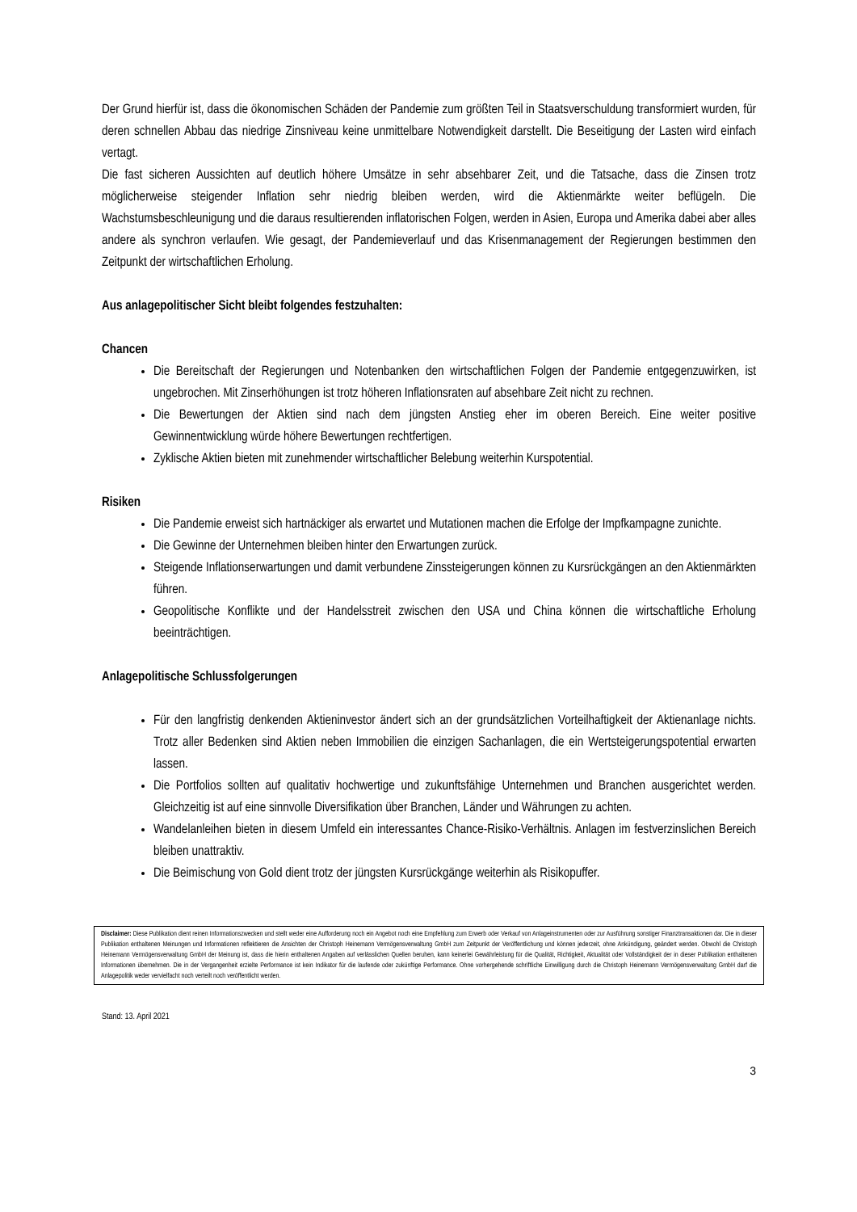Der Grund hierfür ist, dass die ökonomischen Schäden der Pandemie zum größten Teil in Staatsverschuldung transformiert wurden, für deren schnellen Abbau das niedrige Zinsniveau keine unmittelbare Notwendigkeit darstellt. Die Beseitigung der Lasten wird einfach vertagt.
Die fast sicheren Aussichten auf deutlich höhere Umsätze in sehr absehbarer Zeit, und die Tatsache, dass die Zinsen trotz möglicherweise steigender Inflation sehr niedrig bleiben werden, wird die Aktienmärkte weiter beflügeln. Die Wachstumsbeschleunigung und die daraus resultierenden inflatorischen Folgen, werden in Asien, Europa und Amerika dabei aber alles andere als synchron verlaufen. Wie gesagt, der Pandemieverlauf und das Krisenmanagement der Regierungen bestimmen den Zeitpunkt der wirtschaftlichen Erholung.
Aus anlagepolitischer Sicht bleibt folgendes festzuhalten:
Chancen
Die Bereitschaft der Regierungen und Notenbanken den wirtschaftlichen Folgen der Pandemie entgegenzuwirken, ist ungebrochen. Mit Zinserhöhungen ist trotz höheren Inflationsraten auf absehbare Zeit nicht zu rechnen.
Die Bewertungen der Aktien sind nach dem jüngsten Anstieg eher im oberen Bereich. Eine weiter positive Gewinnentwicklung würde höhere Bewertungen rechtfertigen.
Zyklische Aktien bieten mit zunehmender wirtschaftlicher Belebung weiterhin Kurspotential.
Risiken
Die Pandemie erweist sich hartnäckiger als erwartet und Mutationen machen die Erfolge der Impfkampagne zunichte.
Die Gewinne der Unternehmen bleiben hinter den Erwartungen zurück.
Steigende Inflationserwartungen und damit verbundene Zinssteigerungen können zu Kursrückgängen an den Aktienmärkten führen.
Geopolitische Konflikte und der Handelsstreit zwischen den USA und China können die wirtschaftliche Erholung beeinträchtigen.
Anlagepolitische Schlussfolgerungen
Für den langfristig denkenden Aktieninvestor ändert sich an der grundsätzlichen Vorteilhaftigkeit der Aktienanlage nichts. Trotz aller Bedenken sind Aktien neben Immobilien die einzigen Sachanlagen, die ein Wertsteigerungspotential erwarten lassen.
Die Portfolios sollten auf qualitativ hochwertige und zukunftsfähige Unternehmen und Branchen ausgerichtet werden. Gleichzeitig ist auf eine sinnvolle Diversifikation über Branchen, Länder und Währungen zu achten.
Wandelanleihen bieten in diesem Umfeld ein interessantes Chance-Risiko-Verhältnis. Anlagen im festverzinslichen Bereich bleiben unattraktiv.
Die Beimischung von Gold dient trotz der jüngsten Kursrückgänge weiterhin als Risikopuffer.
Disclaimer: Diese Publikation dient reinen Informationszwecken und stellt weder eine Aufforderung noch ein Angebot noch eine Empfehlung zum Erwerb oder Verkauf von Anlageinstrumenten oder zur Ausführung sonstiger Finanztransaktionen dar. Die in dieser Publikation enthaltenen Meinungen und Informationen reflektieren die Ansichten der Christoph Heinemann Vermögensverwaltung GmbH zum Zeitpunkt der Veröffentlichung und können jederzeit, ohne Ankündigung, geändert werden. Obwohl die Christoph Heinemann Vermögensverwaltung GmbH der Meinung ist, dass die hierin enthaltenen Angaben auf verlässlichen Quellen beruhen, kann keinerlei Gewährleistung für die Qualität, Richtigkeit, Aktualität oder Vollständigkeit der in dieser Publikation enthaltenen Informationen übernehmen. Die in der Vergangenheit erzielte Performance ist kein Indikator für die laufende oder zukünftige Performance. Ohne vorhergehende schriftliche Einwilligung durch die Christoph Heinemann Vermögensverwaltung GmbH darf die Anlagepolitik weder vervielfacht noch verteilt noch veröffentlicht werden.
Stand: 13. April 2021
3